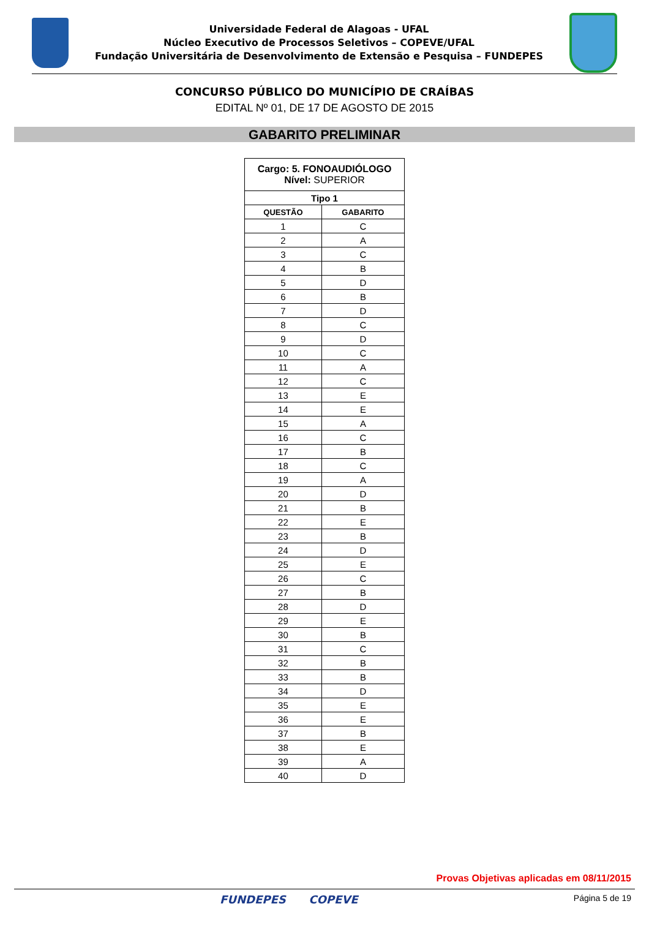Universidade Federal de Alagoas - UFAL
Núcleo Executivo de Processos Seletivos – COPEVE/UFAL
Fundação Universitária de Desenvolvimento de Extensão e Pesquisa – FUNDEPES
CONCURSO PÚBLICO DO MUNICÍPIO DE CRAÍBAS
EDITAL Nº 01, DE 17 DE AGOSTO DE 2015
GABARITO PRELIMINAR
| Cargo: 5. FONOAUDIÓLOGO Nível: SUPERIOR | |
| Tipo 1 | |
| QUESTÃO | GABARITO |
| 1 | C |
| 2 | A |
| 3 | C |
| 4 | B |
| 5 | D |
| 6 | B |
| 7 | D |
| 8 | C |
| 9 | D |
| 10 | C |
| 11 | A |
| 12 | C |
| 13 | E |
| 14 | E |
| 15 | A |
| 16 | C |
| 17 | B |
| 18 | C |
| 19 | A |
| 20 | D |
| 21 | B |
| 22 | E |
| 23 | B |
| 24 | D |
| 25 | E |
| 26 | C |
| 27 | B |
| 28 | D |
| 29 | E |
| 30 | B |
| 31 | C |
| 32 | B |
| 33 | B |
| 34 | D |
| 35 | E |
| 36 | E |
| 37 | B |
| 38 | E |
| 39 | A |
| 40 | D |
Provas Objetivas aplicadas em 08/11/2015
FUNDEPES COPEVE Página 5 de 19